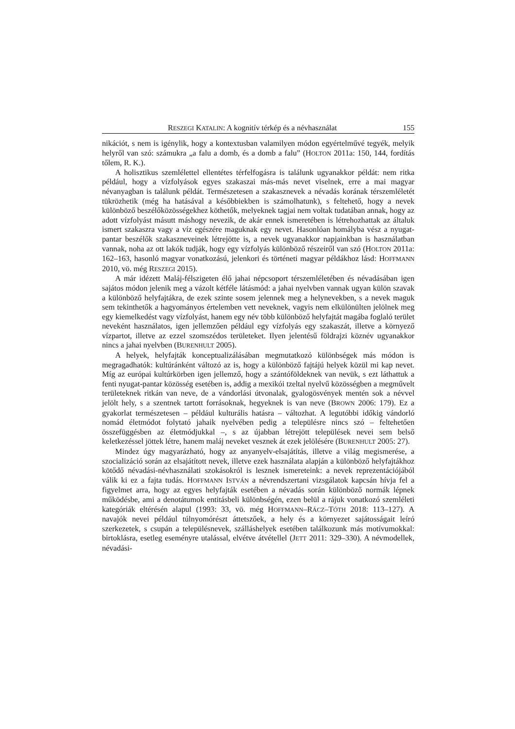RESZEGI KATALIN: A kognitív térkép és a névhasználat 155
nikációt, s nem is igénylik, hogy a kontextusban valamilyen módon egyértelművé tegyék, melyik helyről van szó: számukra „a falu a domb, és a domb a falu” (HOLTON 2011a: 150, 144, fordítás tőlem, R. K.).
A holisztikus szemlélettel ellentétes térfelfogásra is találunk ugyanakkor példát: nem ritka például, hogy a vízfolyások egyes szakaszai más-más nevet viselnek, erre a mai magyar névanyagban is találunk példát. Természetesen a szakasznevek a névadás korának térszemléletét tükrözhetik (még ha hatásával a későbbiekben is számolhatunk), s feltehető, hogy a nevek különböző beszélőközösségekhez köthetők, melyeknek tagjai nem voltak tudatában annak, hogy az adott vízfolyást másutt máshogy nevezik, de akár ennek ismeretében is létrehozhattak az általuk ismert szakaszra vagy a víz egészére maguknak egy nevet. Hasonlóan homályba vész a nyugat-pantar beszélők szakaszneveinek létrejötte is, a nevek ugyanakkor napjainkban is használatban vannak, noha az ott lakók tudják, hogy egy vízfolyás különböző részeiről van szó (HOLTON 2011a: 162–163, hasonló magyar vonatkozású, jelenkori és történeti magyar példákhoz lásd: HOFFMANN 2010, vö. még RESZEGI 2015).
A már idézett Maláj-félszigeten élő jahai népcsoport térszemléletében és névadásában igen sajátos módon jelenik meg a vázolt kétféle látásmód: a jahai nyelvben vannak ugyan külön szavak a különböző helyfajtákra, de ezek szinte sosem jelennek meg a helynevekben, s a nevek maguk sem tekinthetők a hagyományos értelemben vett neveknek, vagyis nem elkülönülten jelölnek meg egy kiemelkedést vagy vízfolyást, hanem egy név több különböző helyfajtát magába foglaló terület neveként használatos, igen jellemzően például egy vízfolyás egy szakaszát, illetve a környező vízpartot, illetve az ezzel szomszédos területeket. Ilyen jelentésű földrajzi köznév ugyanakkor nincs a jahai nyelvben (BURENHULT 2005).
A helyek, helyfajták konceptualizálásában megmutatkozó különbségek más módon is megragadhatók: kultúránként változó az is, hogy a különböző fajtájú helyek közül mi kap nevet. Míg az európai kultúrkörben igen jellemző, hogy a szántóföldeknek van nevük, s ezt láthattuk a fenti nyugat-pantar közösség esetében is, addig a mexikói tzeltal nyelvű közösségben a megművelt területeknek ritkán van neve, de a vándorlási útvonalak, gyalogösvények mentén sok a névvel jelölt hely, s a szentnek tartott forrásoknak, hegyeknek is van neve (BROWN 2006: 179). Ez a gyakorlat természetesen – például kulturális hatásra – változhat. A legutóbbi időkig vándorló nomád életmódot folytató jahaik nyelvében pedig a településre nincs szó – feltehetően összefüggésben az életmódjukkal –, s az újabban létrejött települések nevei sem belső keletkezéssel jöttek létre, hanem maláj neveket vesznek át ezek jelölésére (BURENHULT 2005: 27).
Mindez úgy magyarázható, hogy az anyanyelv-elsajátítás, illetve a világ megismerése, a szocializáció során az elsajátított nevek, illetve ezek használata alapján a különböző helyfajtákhoz kötődő névadási-névhasználati szokásokról is lesznek ismereteink: a nevek reprezentációjából válik ki ez a fajta tudás. HOFFMANN ISTVÁN a névrendszertani vizsgálatok kapcsán hívja fel a figyelmet arra, hogy az egyes helyfajták esetében a névadás során különböző normák lépnek működésbe, ami a denotátumok entitásbeli különbségén, ezen belül a rájuk vonatkozó szemléleti kategóriák eltérésén alapul (1993: 33, vö. még HOFFMANN–RÁCZ–TÓTH 2018: 113–127). A navajók nevei például túlnyomórészt áttetszőek, a hely és a környezet sajátosságait leíró szerkezetek, s csupán a településnevek, szálláshelyek esetében találkozunk más motívumokkal: birtoklásra, esetleg eseményre utalással, elvétve átvétellel (JETT 2011: 329–330). A névmodellek, névadási-